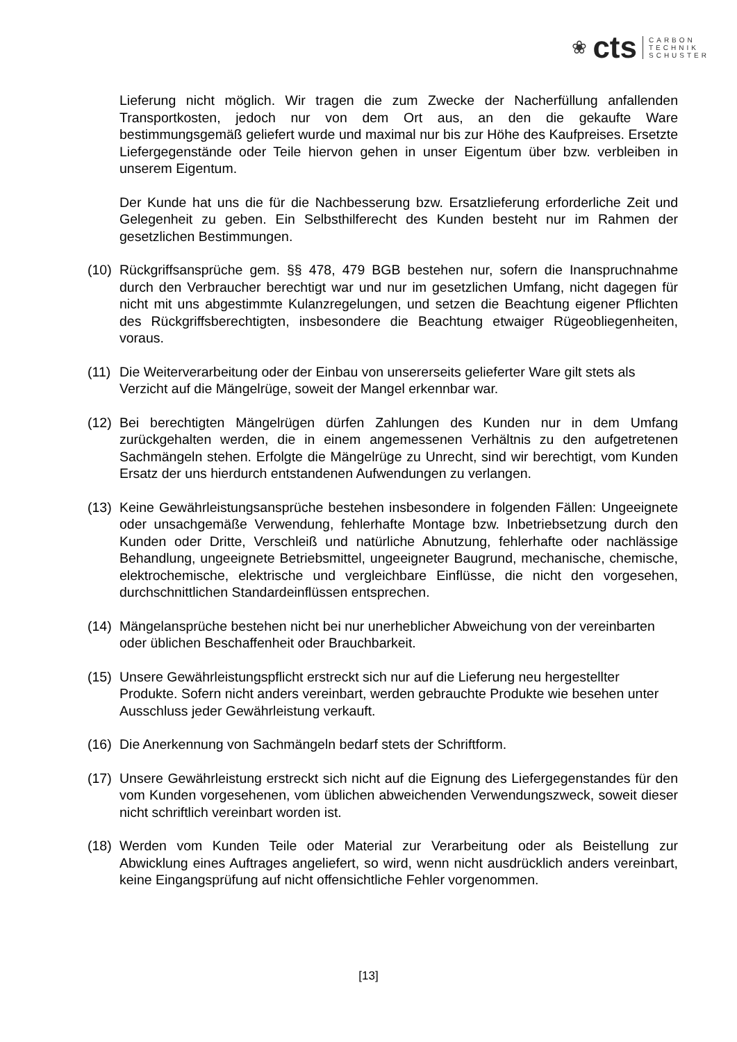❀ cts
CARBON
TECHNIK
SCHUSTER
Lieferung nicht möglich. Wir tragen die zum Zwecke der Nacherfüllung anfallenden Transportkosten, jedoch nur von dem Ort aus, an den die gekaufte Ware bestimmungsgemäß geliefert wurde und maximal nur bis zur Höhe des Kaufpreises. Ersetzte Liefergegenstände oder Teile hiervon gehen in unser Eigentum über bzw. verbleiben in unserem Eigentum.
Der Kunde hat uns die für die Nachbesserung bzw. Ersatzlieferung erforderliche Zeit und Gelegenheit zu geben. Ein Selbsthilferecht des Kunden besteht nur im Rahmen der gesetzlichen Bestimmungen.
(10) Rückgriffsansprüche gem. §§ 478, 479 BGB bestehen nur, sofern die Inanspruchnahme durch den Verbraucher berechtigt war und nur im gesetzlichen Umfang, nicht dagegen für nicht mit uns abgestimmte Kulanzregelungen, und setzen die Beachtung eigener Pflichten des Rückgriffsberechtigten, insbesondere die Beachtung etwaiger Rügeobliegenheiten, voraus.
(11) Die Weiterverarbeitung oder der Einbau von unsererseits gelieferter Ware gilt stets als Verzicht auf die Mängelrüge, soweit der Mangel erkennbar war.
(12) Bei berechtigten Mängelrügen dürfen Zahlungen des Kunden nur in dem Umfang zurückgehalten werden, die in einem angemessenen Verhältnis zu den aufgetretenen Sachmängeln stehen. Erfolgte die Mängelrüge zu Unrecht, sind wir berechtigt, vom Kunden Ersatz der uns hierdurch entstandenen Aufwendungen zu verlangen.
(13) Keine Gewährleistungsansprüche bestehen insbesondere in folgenden Fällen: Ungeeignete oder unsachgemäße Verwendung, fehlerhafte Montage bzw. Inbetriebsetzung durch den Kunden oder Dritte, Verschleiß und natürliche Abnutzung, fehlerhafte oder nachlässige Behandlung, ungeeignete Betriebsmittel, ungeeigneter Baugrund, mechanische, chemische, elektrochemische, elektrische und vergleichbare Einflüsse, die nicht den vorgesehen, durchschnittlichen Standardeinflüssen entsprechen.
(14) Mängelansprüche bestehen nicht bei nur unerheblicher Abweichung von der vereinbarten oder üblichen Beschaffenheit oder Brauchbarkeit.
(15) Unsere Gewährleistungspflicht erstreckt sich nur auf die Lieferung neu hergestellter Produkte. Sofern nicht anders vereinbart, werden gebrauchte Produkte wie besehen unter Ausschluss jeder Gewährleistung verkauft.
(16) Die Anerkennung von Sachmängeln bedarf stets der Schriftform.
(17) Unsere Gewährleistung erstreckt sich nicht auf die Eignung des Liefergegenstandes für den vom Kunden vorgesehenen, vom üblichen abweichenden Verwendungszweck, soweit dieser nicht schriftlich vereinbart worden ist.
(18) Werden vom Kunden Teile oder Material zur Verarbeitung oder als Beistellung zur Abwicklung eines Auftrages angeliefert, so wird, wenn nicht ausdrücklich anders vereinbart, keine Eingangsprüfung auf nicht offensichtliche Fehler vorgenommen.
[13]